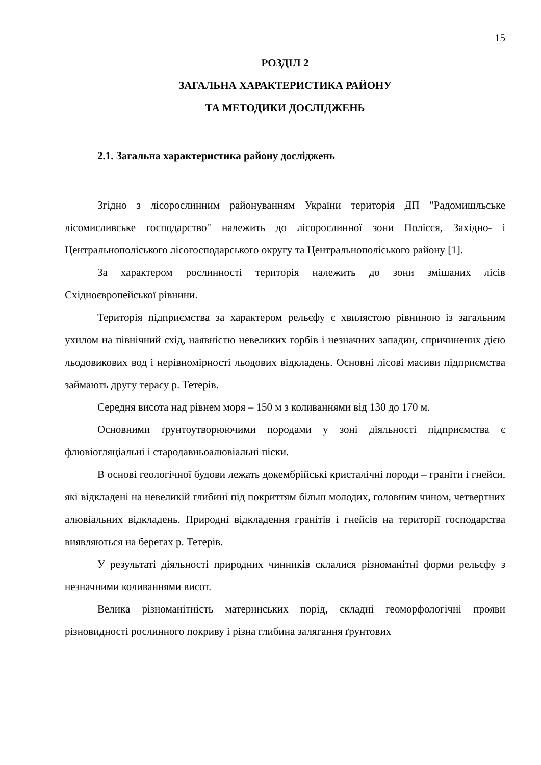15
РОЗДІЛ 2
ЗАГАЛЬНА ХАРАКТЕРИСТИКА РАЙОНУ
ТА МЕТОДИКИ ДОСЛІДЖЕНЬ
2.1. Загальна характеристика району досліджень
Згідно з лісорослинним районуванням України територія ДП "Радомишльське лісомисливське господарство" належить до лісорослинної зони Полісся, Західно- і Центральнополіського лісогосподарського округу та Центральнополіського району [1].
За характером рослинності територія належить до зони змішаних лісів Східноєвропейської рівнини.
Територія підприємства за характером рельєфу є хвилястою рівниною із загальним ухилом на північний схід, наявністю невеликих горбів і незначних западин, спричинених дією льодовикових вод і нерівномірності льодових відкладень. Основні лісові масиви підприємства займають другу терасу р. Тетерів.
Середня висота над рівнем моря – 150 м з коливаннями від 130 до 170 м.
Основними ґрунтоутворюючими породами у зоні діяльності підприємства є флювіогляціальні і стародавньоалювіальні піски.
В основі геологічної будови лежать докембрійські кристалічні породи – граніти і гнейси, які відкладені на невеликій глибині під покриттям більш молодих, головним чином, четвертних алювіальних відкладень. Природні відкладення гранітів і гнейсів на території господарства виявляються на берегах р. Тетерів.
У результаті діяльності природних чинників склалися різноманітні форми рельєфу з незначними коливаннями висот.
Велика різноманітність материнських порід, складні геоморфологічні прояви різновидності рослинного покриву і різна глибина залягання ґрунтових